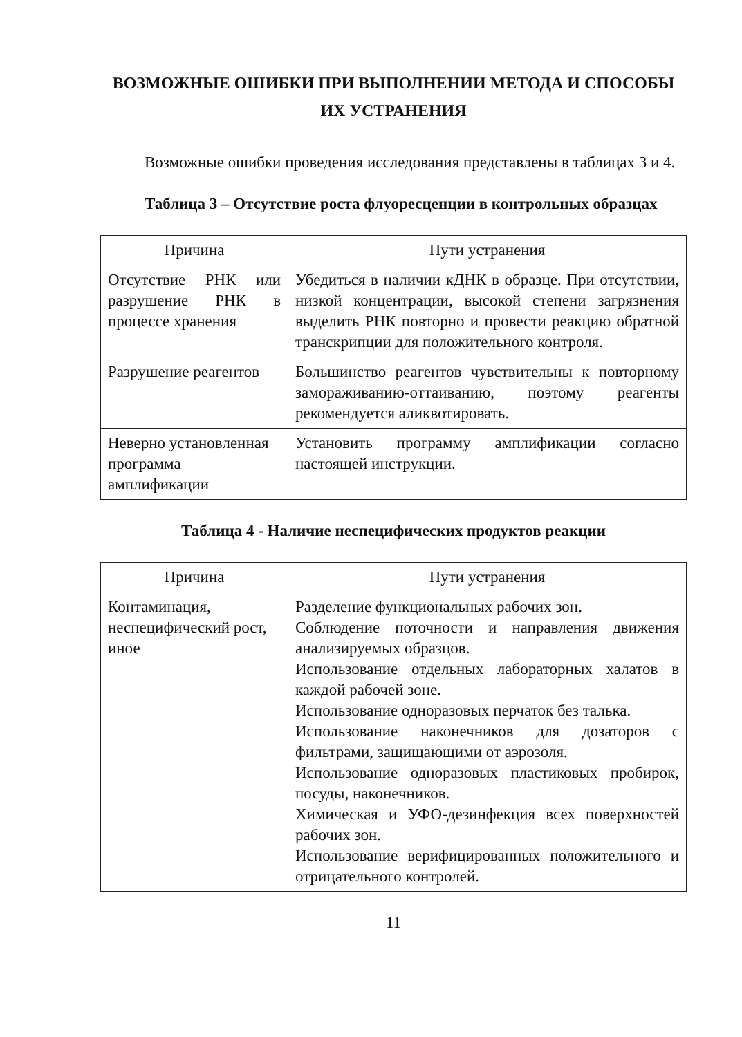ВОЗМОЖНЫЕ ОШИБКИ ПРИ ВЫПОЛНЕНИИ МЕТОДА И СПОСОБЫ ИХ УСТРАНЕНИЯ
Возможные ошибки проведения исследования представлены в таблицах 3 и 4.
Таблица 3 – Отсутствие роста флуоресценции в контрольных образцах
| Причина | Пути устранения |
| --- | --- |
| Отсутствие РНК или разрушение РНК в процессе хранения | Убедиться в наличии кДНК в образце. При отсутствии, низкой концентрации, высокой степени загрязнения выделить РНК повторно и провести реакцию обратной транскрипции для положительного контроля. |
| Разрушение реагентов | Большинство реагентов чувствительны к повторному замораживанию-оттаиванию, поэтому реагенты рекомендуется аликвотировать. |
| Неверно установленная программа амплификации | Установить программу амплификации согласно настоящей инструкции. |
Таблица 4 - Наличие неспецифических продуктов реакции
| Причина | Пути устранения |
| --- | --- |
| Контаминация, неспецифический рост, иное | Разделение функциональных рабочих зон. Соблюдение поточности и направления движения анализируемых образцов. Использование отдельных лабораторных халатов в каждой рабочей зоне. Использование одноразовых перчаток без талька. Использование наконечников для дозаторов с фильтрами, защищающими от аэрозоля. Использование одноразовых пластиковых пробирок, посуды, наконечников. Химическая и УФО-дезинфекция всех поверхностей рабочих зон. Использование верифицированных положительного и отрицательного контролей. |
11